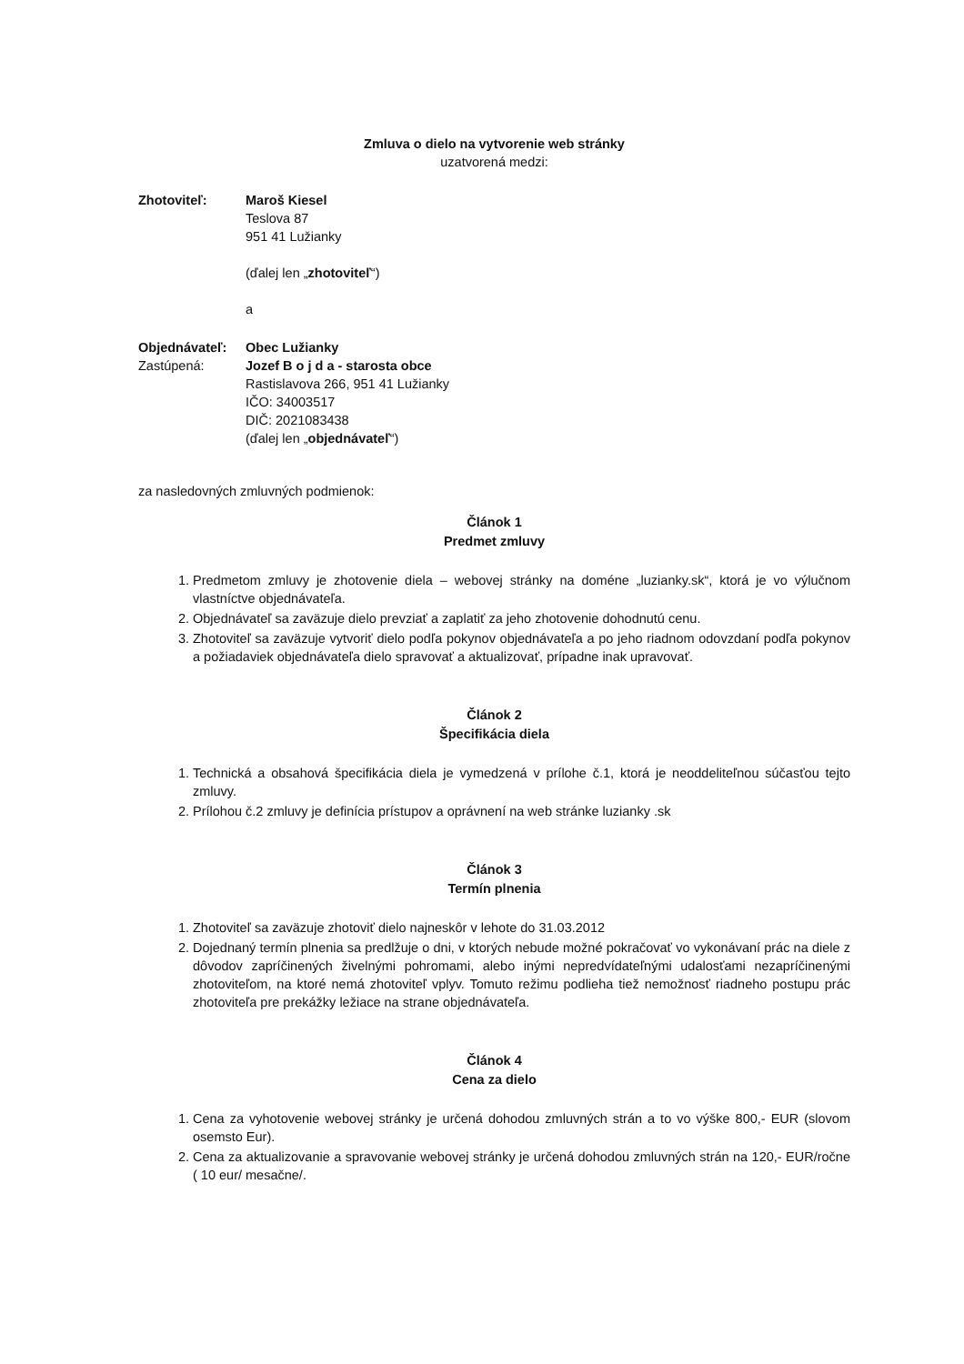Zmluva o dielo na vytvorenie web stránky
uzatvorená medzi:
Zhotoviteľ: Maroš Kiesel
Teslova 87
951 41 Lužianky
(ďalej len „zhotoviteľ“)
a
Objednávateľ: Obec Lužianky
Zastúpená: Jozef B o j d a - starosta obce
Rastislavova 266, 951 41 Lužianky
IČO: 34003517
DIČ: 2021083438
(ďalej len „objednávateľ“)
za nasledovných zmluvných podmienok:
Článok 1
Predmet zmluvy
1. Predmetom zmluvy je zhotovenie diela – webovej stránky na doméne „luzianky.sk“, ktorá je vo výlučnom vlastníctve objednávateľa.
2. Objednávateľ sa zaväzuje dielo prevziať a zaplatiť za jeho zhotovenie dohodnutú cenu.
3. Zhotoviteľ sa zaväzuje vytvoriť dielo podľa pokynov objednávateľa a po jeho riadnom odovzdaní podľa pokynov a požiadaviek objednávateľa dielo spravovať a aktualizovať, prípadne inak upravovať.
Článok 2
Špecifikácia diela
1. Technická a obsahová špecifikácia diela je vymedzená v prílohe č.1, ktorá je neoddeliteľnou súčasťou tejto zmluvy.
2. Prílohou č.2 zmluvy je definícia prístupov a oprávnení na web stránke luzianky .sk
Článok 3
Termín plnenia
1. Zhotoviteľ sa zaväzuje zhotoviť dielo najneskôr v lehote do 31.03.2012
2. Dojednaný termín plnenia sa predlžuje o dni, v ktorých nebude možné pokračovať vo vykonávaní prác na diele z dôvodov zapríčinených živelnými pohromami, alebo inými nepredvídateľnými udalosťami nezapríčinenými zhotoviteľom, na ktoré nemá zhotoviteľ vplyv. Tomuto režimu podlieha tiež nemožnosť riadneho postupu prác zhotoviteľa pre prekážky ležiace na strane objednávateľa.
Článok 4
Cena za dielo
1. Cena za vyhotovenie webovej stránky je určená dohodou zmluvných strán a to vo výške 800,- EUR (slovom osemsto Eur).
2. Cena za aktualizovanie a spravovanie webovej stránky je určená dohodou zmluvných strán na 120,- EUR/ročne ( 10 eur/ mesačne/.